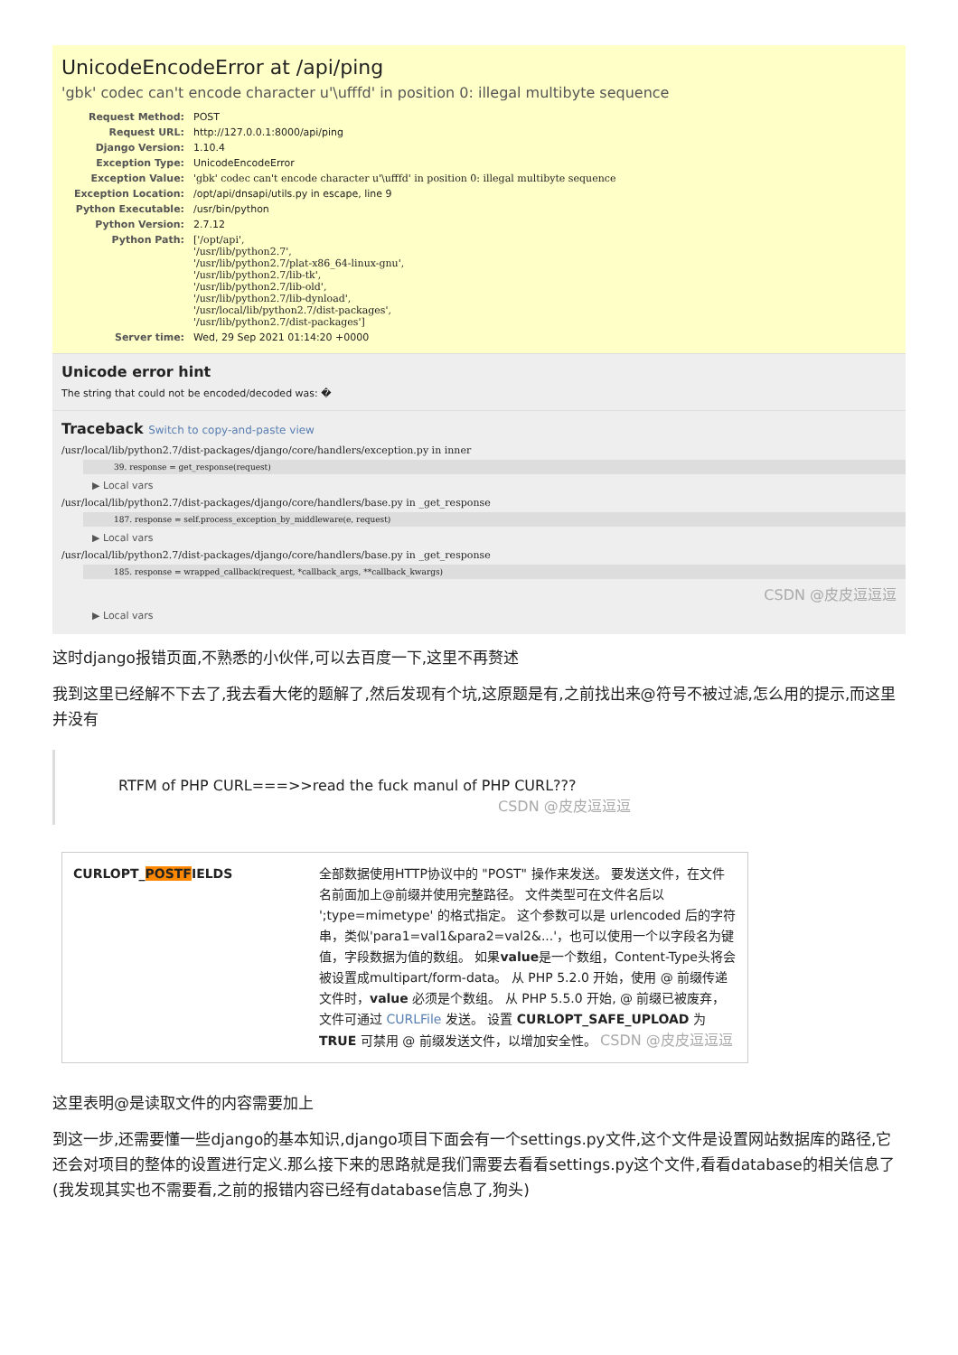UnicodeEncodeError at /api/ping
'gbk' codec can't encode character u'\ufffd' in position 0: illegal multibyte sequence
| Request Method: | POST |
| Request URL: | http://127.0.0.1:8000/api/ping |
| Django Version: | 1.10.4 |
| Exception Type: | UnicodeEncodeError |
| Exception Value: | 'gbk' codec can't encode character u'\ufffd' in position 0: illegal multibyte sequence |
| Exception Location: | /opt/api/dnsapi/utils.py in escape, line 9 |
| Python Executable: | /usr/bin/python |
| Python Version: | 2.7.12 |
| Python Path: | ['/opt/api', '/usr/lib/python2.7', '/usr/lib/python2.7/plat-x86_64-linux-gnu', '/usr/lib/python2.7/lib-tk', '/usr/lib/python2.7/lib-old', '/usr/lib/python2.7/lib-dynload', '/usr/local/lib/python2.7/dist-packages', '/usr/lib/python2.7/dist-packages'] |
| Server time: | Wed, 29 Sep 2021 01:14:20 +0000 |
Unicode error hint
The string that could not be encoded/decoded was: �
Traceback Switch to copy-and-paste view
/usr/local/lib/python2.7/dist-packages/django/core/handlers/exception.py in inner
39. response = get_response(request)
▶ Local vars
/usr/local/lib/python2.7/dist-packages/django/core/handlers/base.py in _get_response
187. response = self.process_exception_by_middleware(e, request)
▶ Local vars
/usr/local/lib/python2.7/dist-packages/django/core/handlers/base.py in _get_response
185. response = wrapped_callback(request, *callback_args, **callback_kwargs)
CSDN @皮皮逗逗逗
▶ Local vars
这时django报错页面,不熟悉的小伙伴,可以去百度一下,这里不再赘述
我到这里已经解不下去了,我去看大佬的题解了,然后发现有个坑,这原题是有,之前找出来@符号不被过滤,怎么用的提示,而这里并没有
RTFM of PHP CURL===>>read the fuck manul of PHP CURL???
CSDN @皮皮逗逗逗
| CURLOPT_ POSTF IELDS | 全部数据使用HTTP协议中的 "POST" 操作来发送。 要发送文件，在文件名前面加上@前缀并使用完整路径。 文件类型可在文件名后以 ';type=mimetype' 的格式指定。 这个参数可以是 urlencoded 后的字符串，类似'para1=val1&para2=val2&...'，也可以使用一个以字段名为键值，字段数据为值的数组。 如果 value 是一个数组，Content-Type头将会被设置成multipart/form-data。 从 PHP 5.2.0 开始，使用 @ 前缀传递文件时， value 必须是个数组。 从 PHP 5.5.0 开始, @ 前缀已被废弃，文件可通过 CURLFile 发送。 设置 CURLOPT_SAFE_UPLOAD 为 TRUE 可禁用 @ 前缀发送文件，以增加安全性。 CSDN @皮皮逗逗逗 |
这里表明@是读取文件的内容需要加上
到这一步,还需要懂一些django的基本知识,django项目下面会有一个settings.py文件,这个文件是设置网站数据库的路径,它还会对项目的整体的设置进行定义.那么接下来的思路就是我们需要去看看settings.py这个文件,看看database的相关信息了(我发现其实也不需要看,之前的报错内容已经有database信息了,狗头)